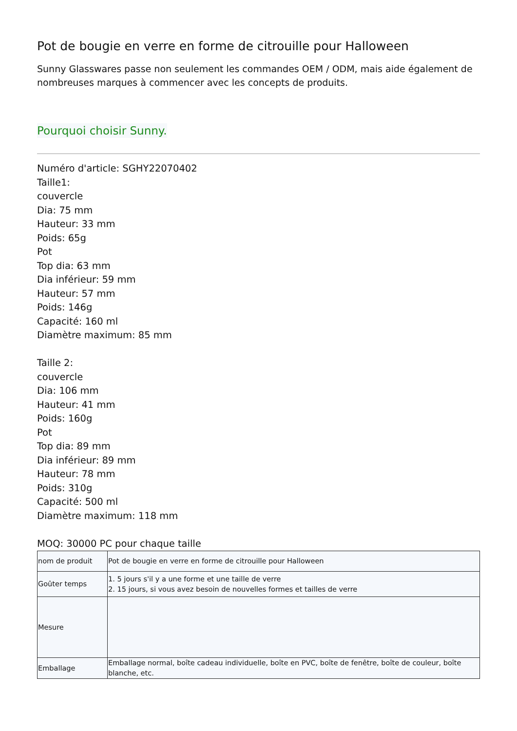Pot de bougie en verre en forme de citrouille pour Halloween
Sunny Glasswares passe non seulement les commandes OEM / ODM, mais aide également de nombreuses marques à commencer avec les concepts de produits.
Pourquoi choisir Sunny.
Numéro d'article: SGHY22070402
Taille1:
couvercle
Dia: 75 mm
Hauteur: 33 mm
Poids: 65g
Pot
Top dia: 63 mm
Dia inférieur: 59 mm
Hauteur: 57 mm
Poids: 146g
Capacité: 160 ml
Diamètre maximum: 85 mm
Taille 2:
couvercle
Dia: 106 mm
Hauteur: 41 mm
Poids: 160g
Pot
Top dia: 89 mm
Dia inférieur: 89 mm
Hauteur: 78 mm
Poids: 310g
Capacité: 500 ml
Diamètre maximum: 118 mm
MOQ: 30000 PC pour chaque taille
| nom de produit | Pot de bougie en verre en forme de citrouille pour Halloween |
| Goûter temps | 1. 5 jours s'il y a une forme et une taille de verre 2. 15 jours, si vous avez besoin de nouvelles formes et tailles de verre |
| Mesure | |
| Emballage | Emballage normal, boîte cadeau individuelle, boîte en PVC, boîte de fenêtre, boîte de couleur, boîte blanche, etc. |